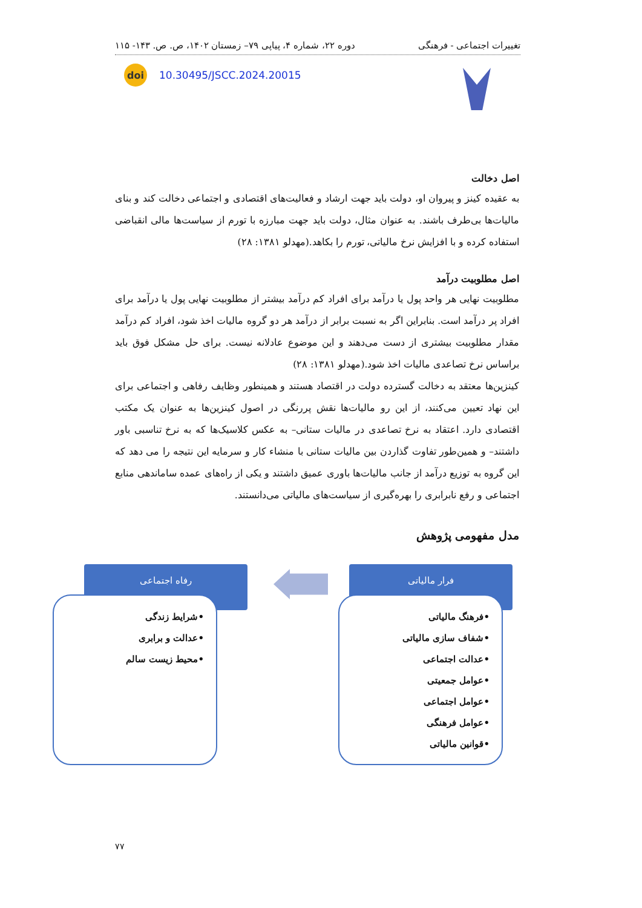تغییرات اجتماعی - فرهنگی دوره ۲۲، شماره ۴، پیاپی ۷۹– زمستان ۱۴۰۲، ص. ص. ۱۴۳- ۱۱۵
doi 10.30495/JSCC.2024.20015
اصل دخالت
به عقیده کینز و پیروان او، دولت باید جهت ارشاد و فعالیت‌های اقتصادی و اجتماعی دخالت کند و بنای مالیات‌ها بی‌طرف باشند. به عنوان مثال، دولت باید جهت مبارزه با تورم از سیاست‌ها مالی انقباضی استفاده کرده و با افزایش نرخ مالیاتی، تورم را بکاهد.(مهدلو ۱۳۸۱: ۲۸)
اصل مطلوبیت درآمد
مطلوبیت نهایی هر واحد پول یا درآمد برای افراد کم درآمد بیشتر از مطلوبیت نهایی پول یا درآمد برای افراد پر درآمد است. بنابراین اگر به نسبت برابر از درآمد هر دو گروه مالیات اخذ شود، افراد کم درآمد مقدار مطلوبیت بیشتری از دست می‌دهند و این موضوع عادلانه نیست. برای حل مشکل فوق باید براساس نرخ تصاعدی مالیات اخذ شود.(مهدلو ۱۳۸۱: ۲۸)
کینزین‌ها معتقد به دخالت گسترده دولت در اقتصاد هستند و همینطور وظایف رفاهی و اجتماعی برای این نهاد تعیین می‌کنند، از این رو مالیات‌ها نقش پررنگی در اصول کینزین‌ها به عنوان یک مکتب اقتصادی دارد. اعتقاد به نرخ تصاعدی در مالیات ستانی– به عکس کلاسیک‌ها که به نرخ تناسبی باور داشتند– و همین‌طور تفاوت گذاردن بین مالیات ستانی با منشاء کار و سرمایه این نتیجه را می دهد که این گروه به توزیع درآمد از جانب مالیات‌ها باوری عمیق داشتند و یکی از راه‌های عمده ساماندهی منابع اجتماعی و رفع نابرابری را بهره‌گیری از سیاست‌های مالیاتی می‌دانستند.
مدل مفهومی پژوهش
فرار مالیاتی
رفاه اجتماعی
•فرهنگ مالیاتی
•شفاف سازی مالیاتی
•عدالت اجتماعی
•عوامل جمعیتی
•عوامل اجتماعی
•عوامل فرهنگی
•قوانین مالیاتی
•شرایط زندگی
•عدالت و برابری
•محیط زیست سالم
۷۷